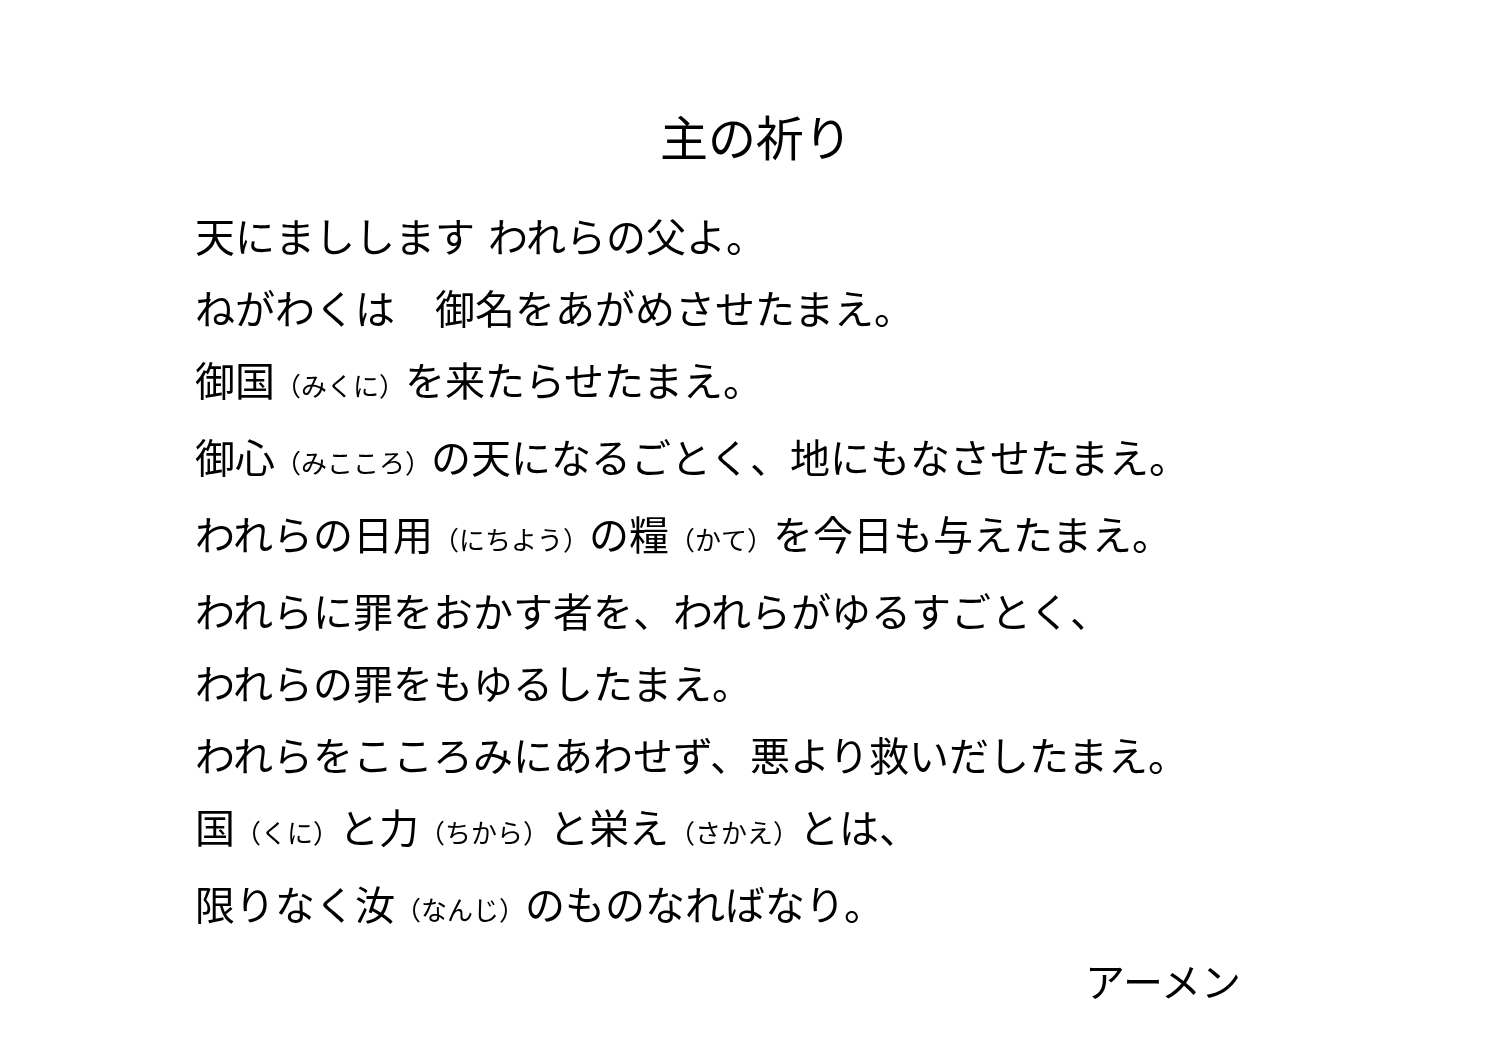主の祈り
天にましします われらの父よ。
ねがわくは　御名をあがめさせたまえ。
御国（みくに）を来たらせたまえ。
御心（みこころ）の天になるごとく、地にもなさせたまえ。
われらの日用（にちよう）の糧（かて）を今日も与えたまえ。
われらに罪をおかす者を、われらがゆるすごとく、
われらの罪をもゆるしたまえ。
われらをこころみにあわせず、悪より救いだしたまえ。
国（くに）と力（ちから）と栄え（さかえ）とは、
限りなく汝（なんじ）のものなればなり。
アーメン